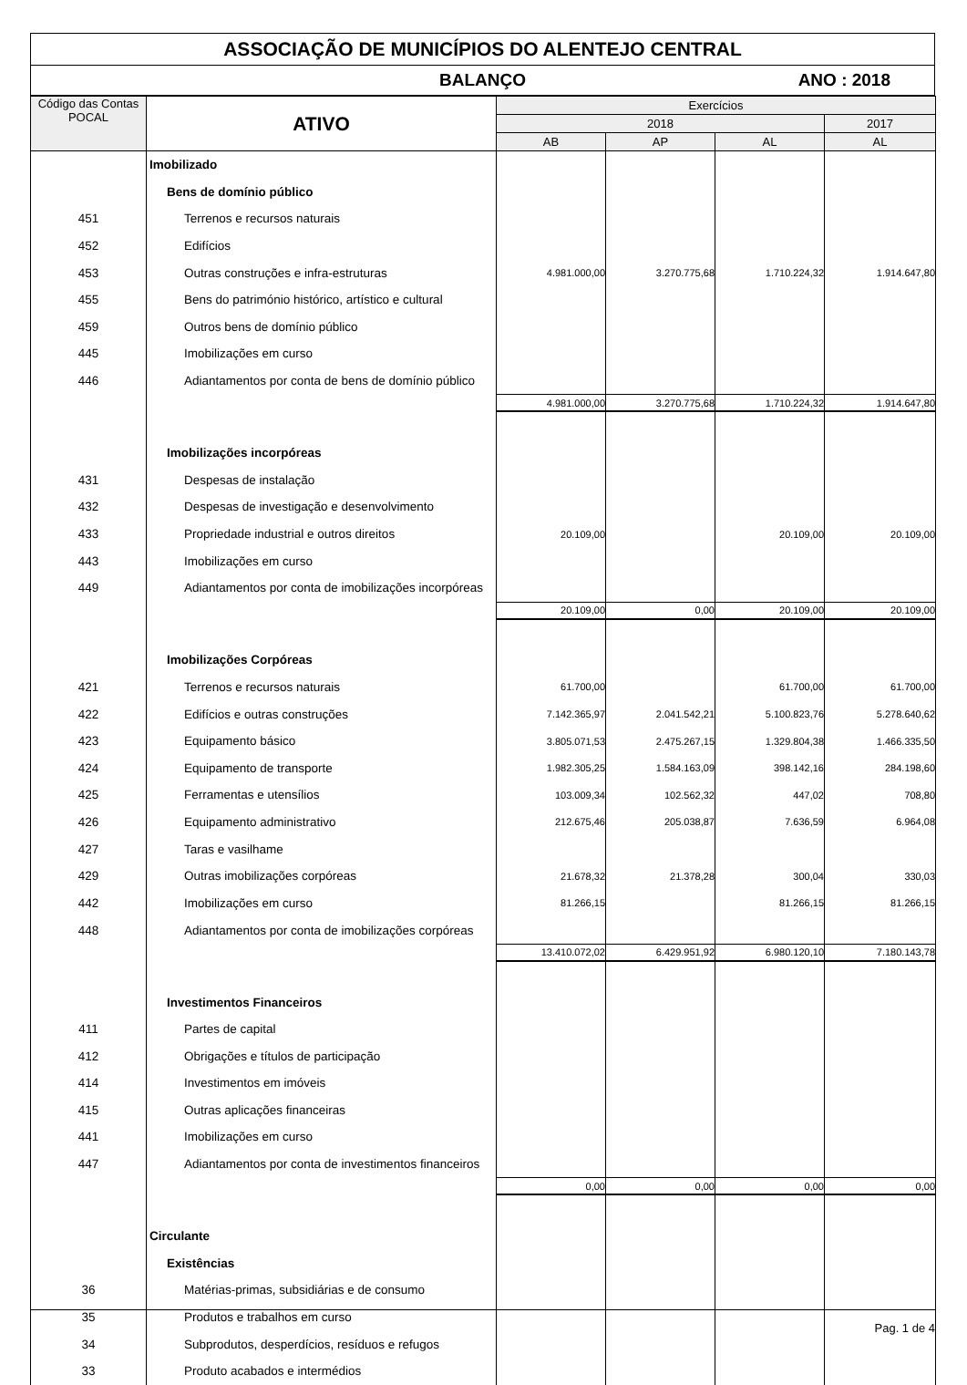ASSOCIAÇÃO DE MUNICÍPIOS DO ALENTEJO CENTRAL
BALANÇO ANO : 2018
| Código das Contas POCAL | ATIVO | Exercícios | | | |
| --- | --- | --- | --- | --- | --- |
| | | 2018 | | | 2017 |
| | | AB | AP | AL | AL |
| | Imobilizado | | | | |
| | Bens de domínio público | | | | |
| 451 | Terrenos e recursos naturais | | | | |
| 452 | Edifícios | | | | |
| 453 | Outras construções e infra-estruturas | 4.981.000,00 | 3.270.775,68 | 1.710.224,32 | 1.914.647,80 |
| 455 | Bens do património histórico, artístico e cultural | | | | |
| 459 | Outros bens de domínio público | | | | |
| 445 | Imobilizações em curso | | | | |
| 446 | Adiantamentos por conta de bens de domínio público | | | | |
| | | 4.981.000,00 | 3.270.775,68 | 1.710.224,32 | 1.914.647,80 |
| | Imobilizações incorpóreas | | | | |
| 431 | Despesas de instalação | | | | |
| 432 | Despesas de investigação e desenvolvimento | | | | |
| 433 | Propriedade industrial e outros direitos | 20.109,00 | | 20.109,00 | 20.109,00 |
| 443 | Imobilizações em curso | | | | |
| 449 | Adiantamentos por conta de imobilizações incorpóreas | | | | |
| | | 20.109,00 | 0,00 | 20.109,00 | 20.109,00 |
| | Imobilizações Corpóreas | | | | |
| 421 | Terrenos e recursos naturais | 61.700,00 | | 61.700,00 | 61.700,00 |
| 422 | Edifícios e outras construções | 7.142.365,97 | 2.041.542,21 | 5.100.823,76 | 5.278.640,62 |
| 423 | Equipamento básico | 3.805.071,53 | 2.475.267,15 | 1.329.804,38 | 1.466.335,50 |
| 424 | Equipamento de transporte | 1.982.305,25 | 1.584.163,09 | 398.142,16 | 284.198,60 |
| 425 | Ferramentas e utensílios | 103.009,34 | 102.562,32 | 447,02 | 708,80 |
| 426 | Equipamento administrativo | 212.675,46 | 205.038,87 | 7.636,59 | 6.964,08 |
| 427 | Taras e vasilhame | | | | |
| 429 | Outras imobilizações corpóreas | 21.678,32 | 21.378,28 | 300,04 | 330,03 |
| 442 | Imobilizações em curso | 81.266,15 | | 81.266,15 | 81.266,15 |
| 448 | Adiantamentos por conta de imobilizações corpóreas | | | | |
| | | 13.410.072,02 | 6.429.951,92 | 6.980.120,10 | 7.180.143,78 |
| | Investimentos Financeiros | | | | |
| 411 | Partes de capital | | | | |
| 412 | Obrigações e títulos de participação | | | | |
| 414 | Investimentos em imóveis | | | | |
| 415 | Outras aplicações financeiras | | | | |
| 441 | Imobilizações em curso | | | | |
| 447 | Adiantamentos por conta de investimentos financeiros | | | | |
| | | 0,00 | 0,00 | 0,00 | 0,00 |
| | Circulante | | | | |
| | Existências | | | | |
| 36 | Matérias-primas, subsidiárias e de consumo | | | | |
| 35 | Produtos e trabalhos em curso | | | | |
| 34 | Subprodutos, desperdícios, resíduos e refugos | | | | |
| 33 | Produto acabados e intermédios | | | | |
Pag. 1 de 4